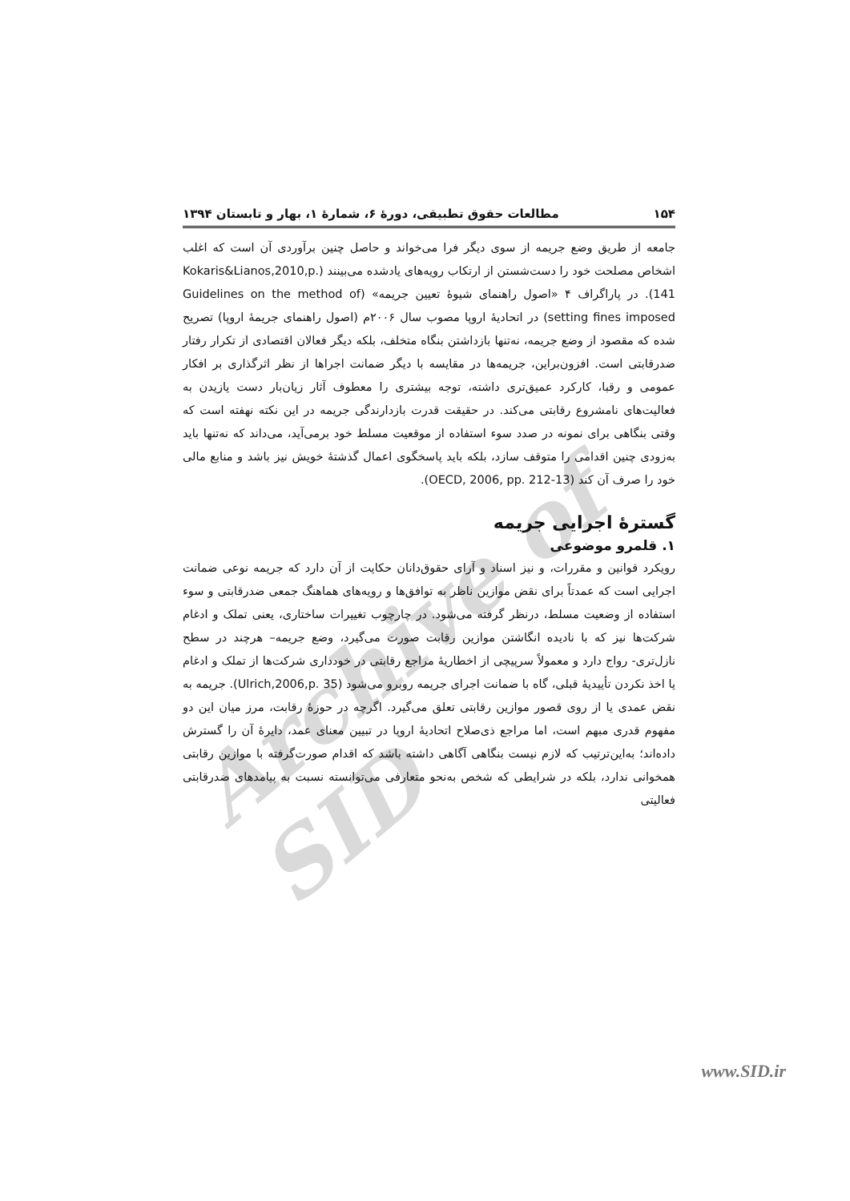Archive of SID
۱۵۴ مطالعات حقوق تطبیقی، دورهٔ ۶، شمارهٔ ۱، بهار و تابستان ۱۳۹۴
جامعه از طریق وضع جریمه از سوی دیگر فرا می‌خواند و حاصل چنین برآوردی آن است که اغلب اشخاص مصلحت خود را دست‌شستن از ارتکاب رویه‌های یادشده می‌بینند (Kokaris&Lianos,2010,p. 141). در پاراگراف ۴ «اصول راهنمای شیوهٔ تعیین جریمه» (Guidelines on the method of setting fines imposed) در اتحادیهٔ اروپا مصوب سال ۲۰۰۶م (اصول راهنمای جریمهٔ اروپا) تصریح شده که مقصود از وضع جریمه، نه‌تنها بازداشتن بنگاه متخلف، بلکه دیگر فعالان اقتصادی از تکرار رفتار ضدرقابتی است. افزون‌براین، جریمه‌ها در مقایسه با دیگر ضمانت اجراها از نظر اثرگذاری بر افکار عمومی و رقبا، کارکرد عمیق‌تری داشته، توجه بیشتری را معطوف آثار زیان‌بار دست یازیدن به فعالیت‌های نامشروع رقابتی می‌کند. در حقیقت قدرت بازدارندگی جریمه در این نکته نهفته است که وقتی بنگاهی برای نمونه در صدد سوء استفاده از موقعیت مسلط خود برمی‌آید، می‌داند که نه‌تنها باید به‌زودی چنین اقدامی را متوقف سازد، بلکه باید پاسخگوی اعمال گذشتهٔ خویش نیز باشد و منابع مالی خود را صرف آن کند (OECD, 2006, pp. 212-13).
گسترهٔ اجرایی جریمه
۱. قلمرو موضوعی
رویکرد قوانین و مقررات، و نیز اسناد و آرای حقوق‌دانان حکایت از آن دارد که جریمه نوعی ضمانت اجرایی است که عمدتاً برای نقض موازین ناظر به توافق‌ها و رویه‌های هماهنگ جمعی ضدرقابتی و سوء استفاده از وضعیت مسلط، درنظر گرفته می‌شود. در چارچوب تغییرات ساختاری، یعنی تملک و ادغام شرکت‌ها نیز که با نادیده انگاشتن موازین رقابت صورت می‌گیرد، وضع جریمه– هرچند در سطح نازل‌تری- رواج دارد و معمولاً سرپیچی از اخطاریهٔ مراجع رقابتی در خودداری شرکت‌ها از تملک و ادغام یا اخذ نکردن تأییدیهٔ قبلی، گاه با ضمانت اجرای جریمه روبرو می‌شود (Ulrich,2006,p. 35). جریمه به نقض عمدی یا از روی قصور موازین رقابتی تعلق می‌گیرد. اگرچه در حوزهٔ رقابت، مرز میان این دو مفهوم قدری مبهم است، اما مراجع ذی‌صلاح اتحادیهٔ اروپا در تبیین معنای عمد، دایرهٔ آن را گسترش داده‌اند؛ به‌این‌ترتیب که لازم نیست بنگاهی آگاهی داشته باشد که اقدام صورت‌گرفته با موازین رقابتی همخوانی ندارد، بلکه در شرایطی که شخص به‌نحو متعارفی می‌توانسته نسبت به پیامدهای ضدرقابتی فعالیتی
www.SID.ir